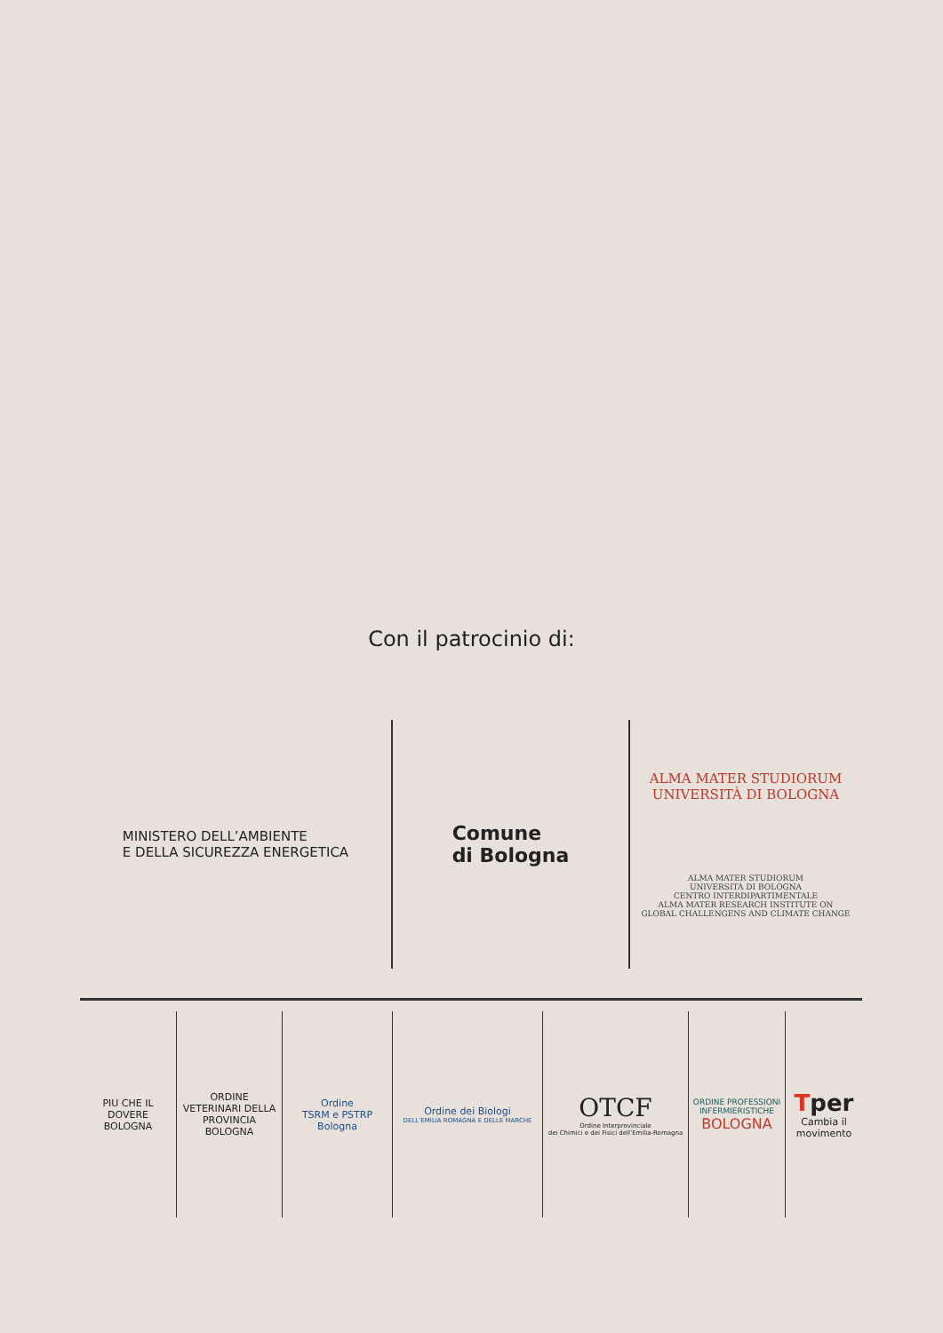Con il patrocinio di:
MINISTERO DELL’AMBIENTE
E DELLA SICUREZZA ENERGETICA
Comune
di Bologna
ALMA MATER STUDIORUM
UNIVERSITÀ DI BOLOGNA
ALMA MATER STUDIORUM
UNIVERSITÀ DI BOLOGNA
CENTRO INTERDIPARTIMENTALE
ALMA MATER RESEARCH INSTITUTE ON
GLOBAL CHALLENGENS AND CLIMATE CHANGE
PIU CHE IL DOVERE
BOLOGNA
ORDINE VETERINARI DELLA PROVINCIA BOLOGNA
Ordine
TSRM e PSTRP
Bologna
Ordine dei Biologi
DELL’EMILIA ROMAGNA E DELLE MARCHE
OTCF
Ordine Interprovinciale
dei Chimici e dei Fisici dell’Emilia-Romagna
ORDINE PROFESSIONI INFERMIERISTICHE
BOLOGNA
Tper
Cambia il movimento